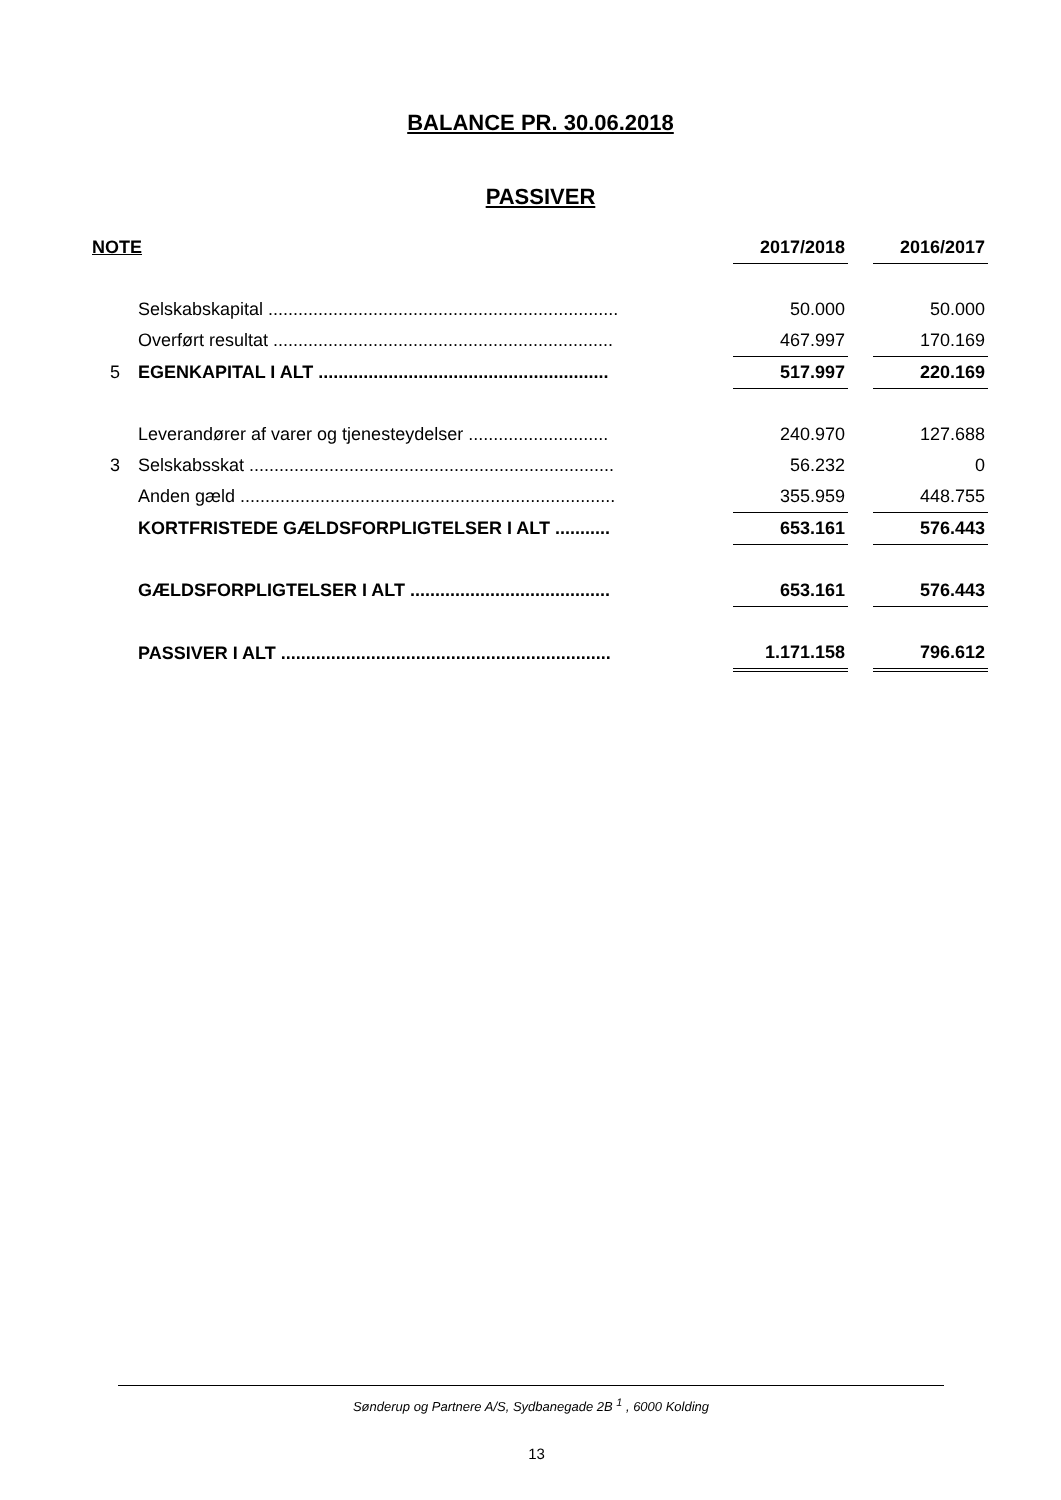BALANCE PR. 30.06.2018
PASSIVER
| NOTE | | | 2017/2018 | | 2016/2017 |
| --- | --- | --- | --- | --- | --- |
| | Selskabskapital ...................................................................... | | 50.000 | | 50.000 |
| | Overført resultat .................................................................... | | 467.997 | | 170.169 |
| 5 | EGENKAPITAL I ALT .......................................................... | | 517.997 | | 220.169 |
| | Leverandører af varer og tjenesteydelser ............................ | | 240.970 | | 127.688 |
| 3 | Selskabsskat ......................................................................... | | 56.232 | | 0 |
| | Anden gæld ........................................................................... | | 355.959 | | 448.755 |
| | KORTFRISTEDE GÆLDSFORPLIGTELSER I ALT ........... | | 653.161 | | 576.443 |
| | GÆLDSFORPLIGTELSER I ALT ........................................ | | 653.161 | | 576.443 |
| | PASSIVER I ALT .................................................................. | | 1.171.158 | | 796.612 |
Sønderup og Partnere A/S, Sydbanegade 2B <sup>1</sup> , 6000 Kolding
13